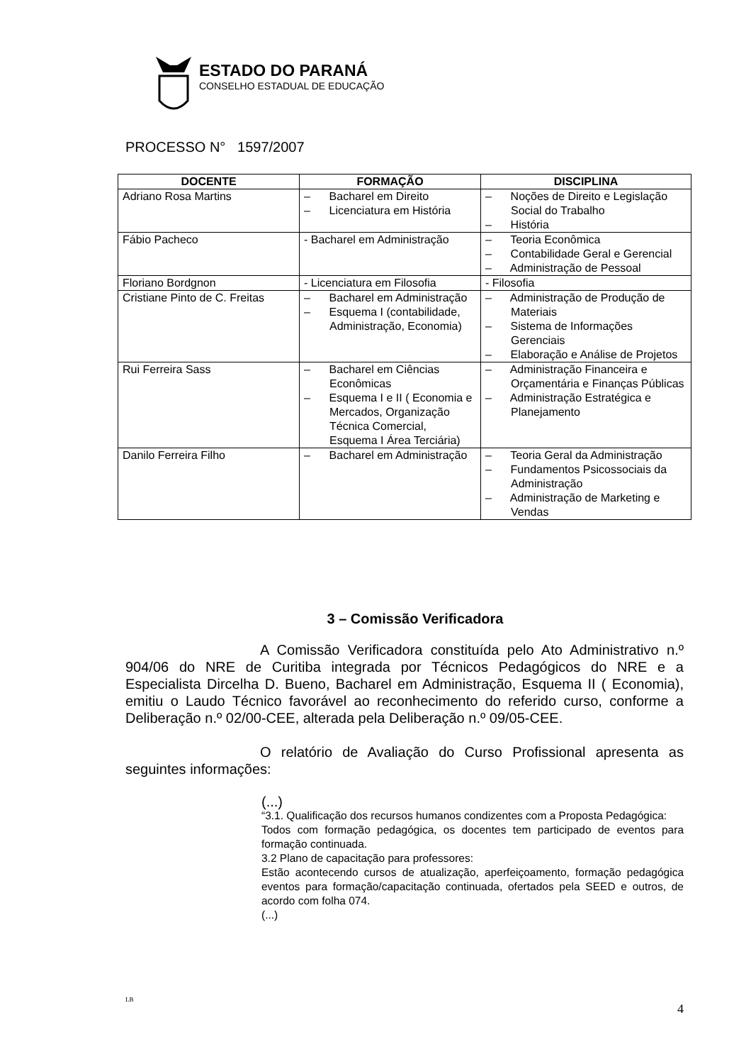ESTADO DO PARANÁ
CONSELHO ESTADUAL DE EDUCAÇÃO
PROCESSO N° 1597/2007
| DOCENTE | FORMAÇÃO | DISCIPLINA |
| --- | --- | --- |
| Adriano Rosa Martins | – Bacharel em Direito – Licenciatura em História | – Noções de Direito e Legislação Social do Trabalho – História |
| Fábio Pacheco | - Bacharel em Administração | – Teoria Econômica – Contabilidade Geral e Gerencial – Administração de Pessoal |
| Floriano Bordgnon | - Licenciatura em Filosofia | - Filosofia |
| Cristiane Pinto de C. Freitas | – Bacharel em Administração – Esquema I (contabilidade, Administração, Economia) | – Administração de Produção de Materiais – Sistema de Informações Gerenciais – Elaboração e Análise de Projetos |
| Rui Ferreira Sass | – Bacharel em Ciências Econômicas – Esquema I e II ( Economia e Mercados, Organização Técnica Comercial, Esquema I Área Terciária) | – Administração Financeira e Orçamentária e Finanças Públicas – Administração Estratégica e Planejamento |
| Danilo Ferreira Filho | – Bacharel em Administração | – Teoria Geral da Administração – Fundamentos Psicossociais da Administração – Administração de Marketing e Vendas |
3 – Comissão Verificadora
A Comissão Verificadora constituída pelo Ato Administrativo n.º 904/06 do NRE de Curitiba integrada por Técnicos Pedagógicos do NRE e a Especialista Dircelha D. Bueno, Bacharel em Administração, Esquema II ( Economia), emitiu o Laudo Técnico favorável ao reconhecimento do referido curso, conforme a Deliberação n.º 02/00-CEE, alterada pela Deliberação n.º 09/05-CEE.
O relatório de Avaliação do Curso Profissional apresenta as seguintes informações:
(...)
“3.1. Qualificação dos recursos humanos condizentes com a Proposta Pedagógica:
Todos com formação pedagógica, os docentes tem participado de eventos para formação continuada.
3.2 Plano de capacitação para professores:
Estão acontecendo cursos de atualização, aperfeiçoamento, formação pedagógica eventos para formação/capacitação continuada, ofertados pela SEED e outros, de acordo com folha 074.
(...)
LB 4